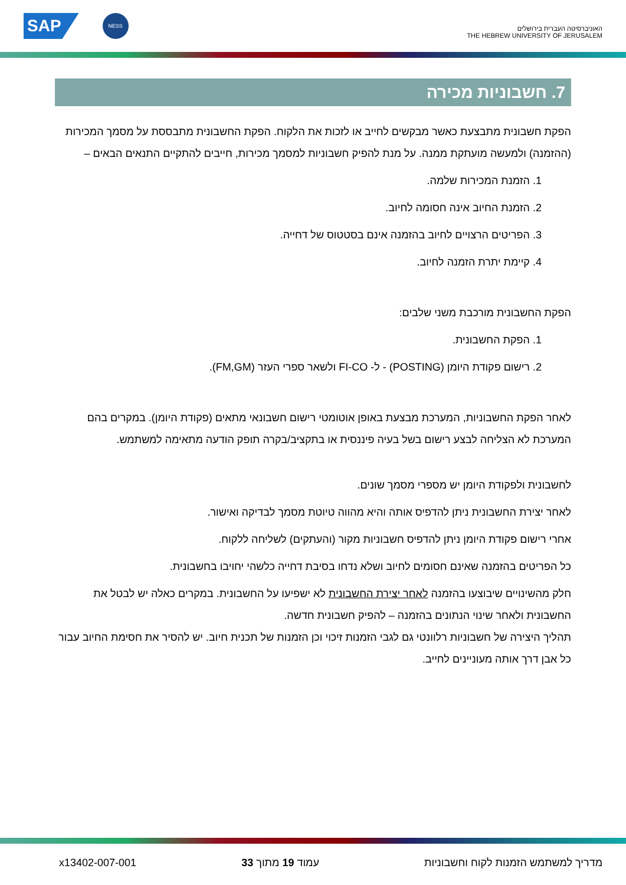SAP
NESS
האוניברסיטה העברית בירושלים
THE HEBREW UNIVERSITY OF JERUSALEM
7. חשבוניות מכירה
הפקת חשבונית מתבצעת כאשר מבקשים לחייב או לזכות את הלקוח. הפקת החשבונית מתבססת על מסמך המכירות (ההזמנה) ולמעשה מועתקת ממנה. על מנת להפיק חשבוניות למסמך מכירות, חייבים להתקיים התנאים הבאים –
1. הזמנת המכירות שלמה.
2. הזמנת החיוב אינה חסומה לחיוב.
3. הפריטים הרצויים לחיוב בהזמנה אינם בסטטוס של דחייה.
4. קיימת יתרת הזמנה לחיוב.
הפקת החשבונית מורכבת משני שלבים:
1. הפקת החשבונית.
2. רישום פקודת היומן (POSTING) - ל- FI-CO ולשאר ספרי העזר (FM,GM).
לאחר הפקת החשבוניות, המערכת מבצעת באופן אוטומטי רישום חשבונאי מתאים (פקודת היומן). במקרים בהם המערכת לא הצליחה לבצע רישום בשל בעיה פיננסית או בתקציב/בקרה תופק הודעה מתאימה למשתמש.
לחשבונית ולפקודת היומן יש מספרי מסמך שונים.
לאחר יצירת החשבונית ניתן להדפיס אותה והיא מהווה טיוטת מסמך לבדיקה ואישור.
אחרי רישום פקודת היומן ניתן להדפיס חשבוניות מקור (והעתקים) לשליחה ללקוח.
כל הפריטים בהזמנה שאינם חסומים לחיוב ושלא נדחו בסיבת דחייה כלשהי יחויבו בחשבונית.
חלק מהשינויים שיבוצעו בהזמנה לאחר יצירת החשבונית לא ישפיעו על החשבונית. במקרים כאלה יש לבטל את החשבונית ולאחר שינוי הנתונים בהזמנה – להפיק חשבונית חדשה.
תהליך היצירה של חשבוניות רלוונטי גם לגבי הזמנות זיכוי וכן הזמנות של תכנית חיוב. יש להסיר את חסימת החיוב עבור כל אבן דרך אותה מעוניינים לחייב.
מדריך למשתמש הזמנות לקוח וחשבוניות עמוד 19 מתוך 33 x13402-007-001